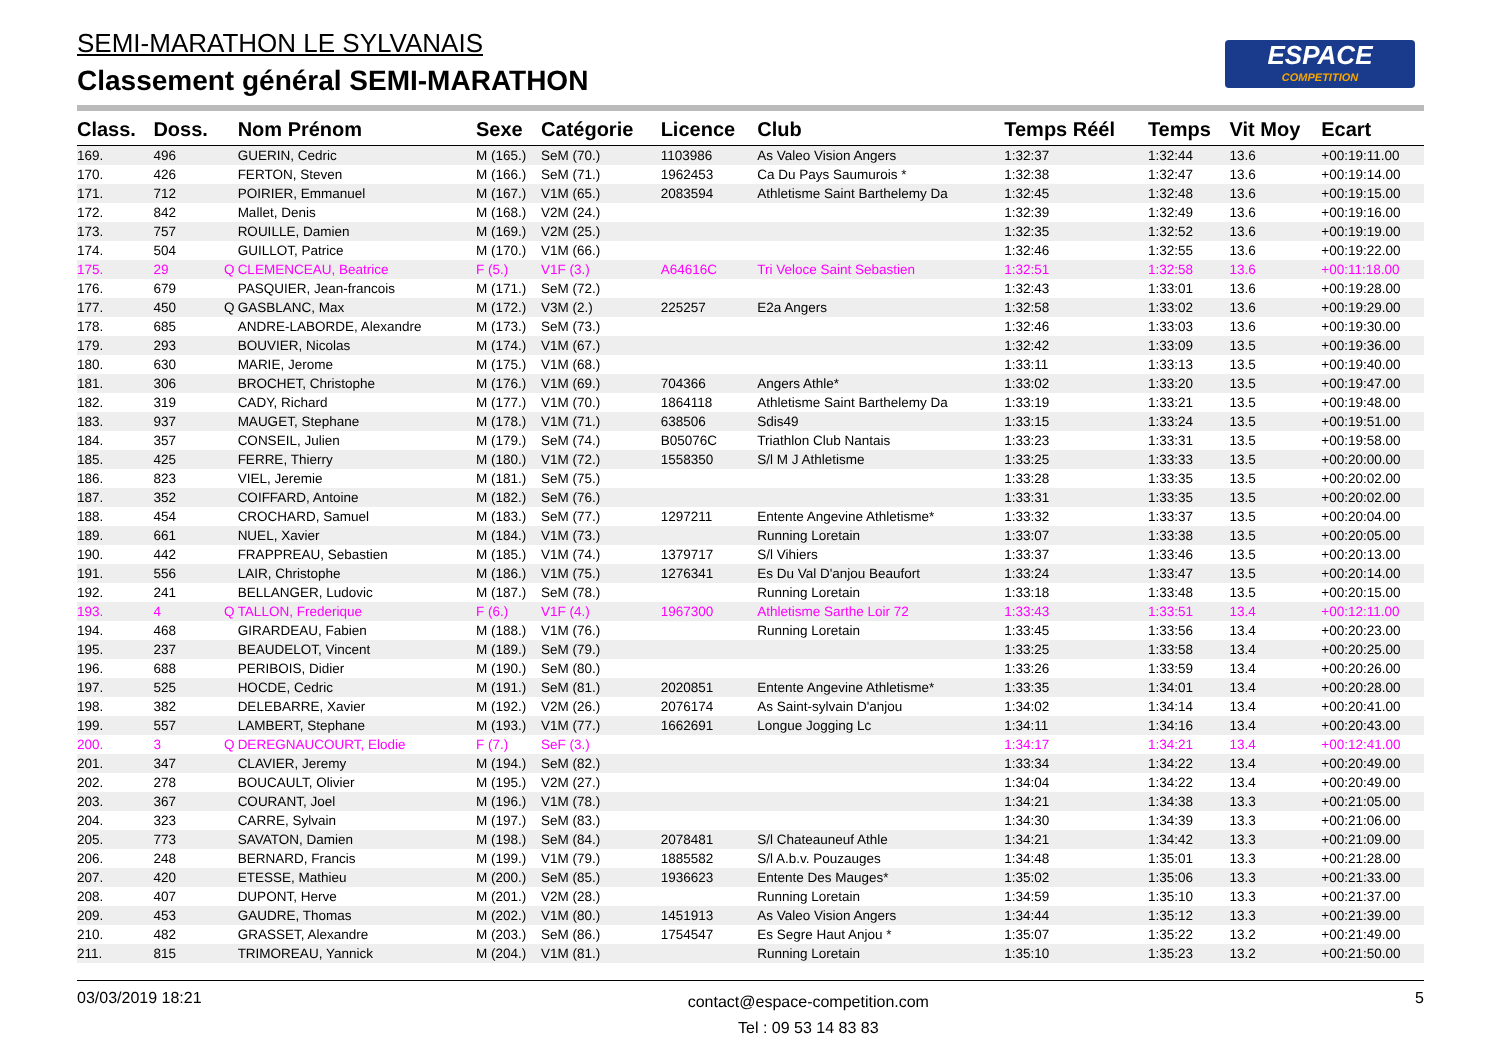SEMI-MARATHON LE SYLVANAIS
Classement général SEMI-MARATHON
ESPACE
COMPETITION
| Class. | Doss. | | Nom Prénom | Sexe | Catégorie | Licence | Club | Temps Réél | Temps | Vit Moy | Ecart |
| --- | --- | --- | --- | --- | --- | --- | --- | --- | --- | --- | --- |
| 169. | 496 | | GUERIN, Cedric | M (165.) | SeM (70.) | 1103986 | As Valeo Vision Angers | 1:32:37 | 1:32:44 | 13.6 | +00:19:11.00 |
| 170. | 426 | | FERTON, Steven | M (166.) | SeM (71.) | 1962453 | Ca Du Pays Saumurois * | 1:32:38 | 1:32:47 | 13.6 | +00:19:14.00 |
| 171. | 712 | | POIRIER, Emmanuel | M (167.) | V1M (65.) | 2083594 | Athletisme Saint Barthelemy Da | 1:32:45 | 1:32:48 | 13.6 | +00:19:15.00 |
| 172. | 842 | | Mallet, Denis | M (168.) | V2M (24.) | | | 1:32:39 | 1:32:49 | 13.6 | +00:19:16.00 |
| 173. | 757 | | ROUILLE, Damien | M (169.) | V2M (25.) | | | 1:32:35 | 1:32:52 | 13.6 | +00:19:19.00 |
| 174. | 504 | | GUILLOT, Patrice | M (170.) | V1M (66.) | | | 1:32:46 | 1:32:55 | 13.6 | +00:19:22.00 |
| 175. | 29 | Q | CLEMENCEAU, Beatrice | F (5.) | V1F (3.) | A64616C | Tri Veloce Saint Sebastien | 1:32:51 | 1:32:58 | 13.6 | +00:11:18.00 |
| 176. | 679 | | PASQUIER, Jean-francois | M (171.) | SeM (72.) | | | 1:32:43 | 1:33:01 | 13.6 | +00:19:28.00 |
| 177. | 450 | Q | GASBLANC, Max | M (172.) | V3M (2.) | 225257 | E2a Angers | 1:32:58 | 1:33:02 | 13.6 | +00:19:29.00 |
| 178. | 685 | | ANDRE-LABORDE, Alexandre | M (173.) | SeM (73.) | | | 1:32:46 | 1:33:03 | 13.6 | +00:19:30.00 |
| 179. | 293 | | BOUVIER, Nicolas | M (174.) | V1M (67.) | | | 1:32:42 | 1:33:09 | 13.5 | +00:19:36.00 |
| 180. | 630 | | MARIE, Jerome | M (175.) | V1M (68.) | | | 1:33:11 | 1:33:13 | 13.5 | +00:19:40.00 |
| 181. | 306 | | BROCHET, Christophe | M (176.) | V1M (69.) | 704366 | Angers Athle* | 1:33:02 | 1:33:20 | 13.5 | +00:19:47.00 |
| 182. | 319 | | CADY, Richard | M (177.) | V1M (70.) | 1864118 | Athletisme Saint Barthelemy Da | 1:33:19 | 1:33:21 | 13.5 | +00:19:48.00 |
| 183. | 937 | | MAUGET, Stephane | M (178.) | V1M (71.) | 638506 | Sdis49 | 1:33:15 | 1:33:24 | 13.5 | +00:19:51.00 |
| 184. | 357 | | CONSEIL, Julien | M (179.) | SeM (74.) | B05076C | Triathlon Club Nantais | 1:33:23 | 1:33:31 | 13.5 | +00:19:58.00 |
| 185. | 425 | | FERRE, Thierry | M (180.) | V1M (72.) | 1558350 | S/l M J Athletisme | 1:33:25 | 1:33:33 | 13.5 | +00:20:00.00 |
| 186. | 823 | | VIEL, Jeremie | M (181.) | SeM (75.) | | | 1:33:28 | 1:33:35 | 13.5 | +00:20:02.00 |
| 187. | 352 | | COIFFARD, Antoine | M (182.) | SeM (76.) | | | 1:33:31 | 1:33:35 | 13.5 | +00:20:02.00 |
| 188. | 454 | | CROCHARD, Samuel | M (183.) | SeM (77.) | 1297211 | Entente Angevine Athletisme* | 1:33:32 | 1:33:37 | 13.5 | +00:20:04.00 |
| 189. | 661 | | NUEL, Xavier | M (184.) | V1M (73.) | | Running Loretain | 1:33:07 | 1:33:38 | 13.5 | +00:20:05.00 |
| 190. | 442 | | FRAPPREAU, Sebastien | M (185.) | V1M (74.) | 1379717 | S/l Vihiers | 1:33:37 | 1:33:46 | 13.5 | +00:20:13.00 |
| 191. | 556 | | LAIR, Christophe | M (186.) | V1M (75.) | 1276341 | Es Du Val D'anjou Beaufort | 1:33:24 | 1:33:47 | 13.5 | +00:20:14.00 |
| 192. | 241 | | BELLANGER, Ludovic | M (187.) | SeM (78.) | | Running Loretain | 1:33:18 | 1:33:48 | 13.5 | +00:20:15.00 |
| 193. | 4 | Q | TALLON, Frederique | F (6.) | V1F (4.) | 1967300 | Athletisme Sarthe Loir 72 | 1:33:43 | 1:33:51 | 13.4 | +00:12:11.00 |
| 194. | 468 | | GIRARDEAU, Fabien | M (188.) | V1M (76.) | | Running Loretain | 1:33:45 | 1:33:56 | 13.4 | +00:20:23.00 |
| 195. | 237 | | BEAUDELOT, Vincent | M (189.) | SeM (79.) | | | 1:33:25 | 1:33:58 | 13.4 | +00:20:25.00 |
| 196. | 688 | | PERIBOIS, Didier | M (190.) | SeM (80.) | | | 1:33:26 | 1:33:59 | 13.4 | +00:20:26.00 |
| 197. | 525 | | HOCDE, Cedric | M (191.) | SeM (81.) | 2020851 | Entente Angevine Athletisme* | 1:33:35 | 1:34:01 | 13.4 | +00:20:28.00 |
| 198. | 382 | | DELEBARRE, Xavier | M (192.) | V2M (26.) | 2076174 | As Saint-sylvain D'anjou | 1:34:02 | 1:34:14 | 13.4 | +00:20:41.00 |
| 199. | 557 | | LAMBERT, Stephane | M (193.) | V1M (77.) | 1662691 | Longue Jogging Lc | 1:34:11 | 1:34:16 | 13.4 | +00:20:43.00 |
| 200. | 3 | Q | DEREGNAUCOURT, Elodie | F (7.) | SeF (3.) | | | 1:34:17 | 1:34:21 | 13.4 | +00:12:41.00 |
| 201. | 347 | | CLAVIER, Jeremy | M (194.) | SeM (82.) | | | 1:33:34 | 1:34:22 | 13.4 | +00:20:49.00 |
| 202. | 278 | | BOUCAULT, Olivier | M (195.) | V2M (27.) | | | 1:34:04 | 1:34:22 | 13.4 | +00:20:49.00 |
| 203. | 367 | | COURANT, Joel | M (196.) | V1M (78.) | | | 1:34:21 | 1:34:38 | 13.3 | +00:21:05.00 |
| 204. | 323 | | CARRE, Sylvain | M (197.) | SeM (83.) | | | 1:34:30 | 1:34:39 | 13.3 | +00:21:06.00 |
| 205. | 773 | | SAVATON, Damien | M (198.) | SeM (84.) | 2078481 | S/l Chateauneuf Athle | 1:34:21 | 1:34:42 | 13.3 | +00:21:09.00 |
| 206. | 248 | | BERNARD, Francis | M (199.) | V1M (79.) | 1885582 | S/l A.b.v. Pouzauges | 1:34:48 | 1:35:01 | 13.3 | +00:21:28.00 |
| 207. | 420 | | ETESSE, Mathieu | M (200.) | SeM (85.) | 1936623 | Entente Des Mauges* | 1:35:02 | 1:35:06 | 13.3 | +00:21:33.00 |
| 208. | 407 | | DUPONT, Herve | M (201.) | V2M (28.) | | Running Loretain | 1:34:59 | 1:35:10 | 13.3 | +00:21:37.00 |
| 209. | 453 | | GAUDRE, Thomas | M (202.) | V1M (80.) | 1451913 | As Valeo Vision Angers | 1:34:44 | 1:35:12 | 13.3 | +00:21:39.00 |
| 210. | 482 | | GRASSET, Alexandre | M (203.) | SeM (86.) | 1754547 | Es Segre Haut Anjou * | 1:35:07 | 1:35:22 | 13.2 | +00:21:49.00 |
| 211. | 815 | | TRIMOREAU, Yannick | M (204.) | V1M (81.) | | Running Loretain | 1:35:10 | 1:35:23 | 13.2 | +00:21:50.00 |
03/03/2019 18:21
contact@espace-competition.com
Tel : 09 53 14 83 83
5